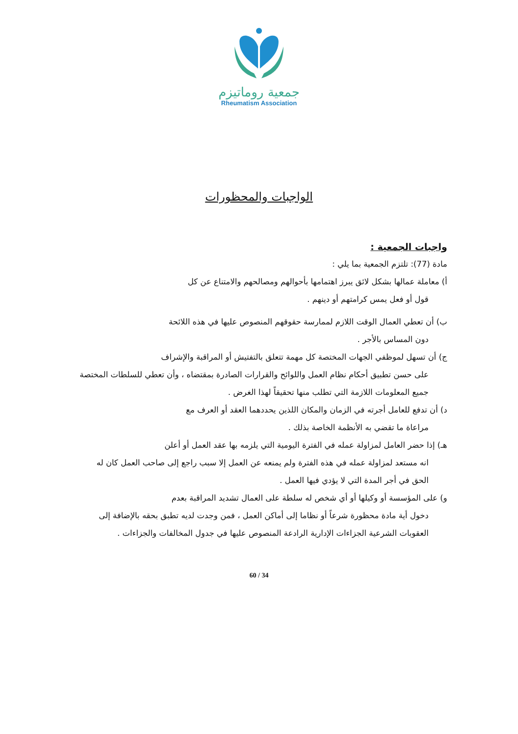جمعية روماتيزم
Rheumatism Association
الواجبات والمحظورات
واجبات الجمعية :
مادة (77): تلتزم الجمعية بما يلي :
أ) معاملة عمالها بشكل لائق يبرز اهتمامها بأحوالهم ومصالحهم والامتناع عن كل
قول أو فعل يمس كرامتهم أو دينهم .
ب) أن تعطي العمال الوقت اللازم لممارسة حقوقهم المنصوص عليها في هذه اللائحة
دون المساس بالأجر .
ج) أن تسهل لموظفي الجهات المختصة كل مهمة تتعلق بالتفتيش أو المراقبة والإشراف
على حسن تطبيق أحكام نظام العمل واللوائح والقرارات الصادرة بمقتضاه ، وأن تعطي للسلطات المختصة جميع المعلومات اللازمة التي تطلب منها تحقيقاً لهذا الغرض .
د) أن تدفع للعامل أجرته في الزمان والمكان اللذين يحددهما العقد أو العرف مع
مراعاة ما تقضي به الأنظمة الخاصة بذلك .
هـ) إذا حضر العامل لمزاولة عمله في الفترة اليومية التي يلزمه بها عقد العمل أو أعلن
انه مستعد لمزاولة عمله في هذه الفترة ولم يمنعه عن العمل إلا سبب راجع إلى صاحب العمل كان له الحق في أجر المدة التي لا يؤدي فيها العمل .
و) على المؤسسة أو وكيلها أو أي شخص له سلطة على العمال تشديد المراقبة بعدم
دخول أية مادة محظورة شرعاً أو نظاما إلى أماكن العمل ، فمن وجدت لديه تطبق بحقه بالإضافة إلى العقوبات الشرعية الجزاءات الإدارية الرادعة المنصوص عليها في جدول المخالفات والجزاءات .
60 / 34